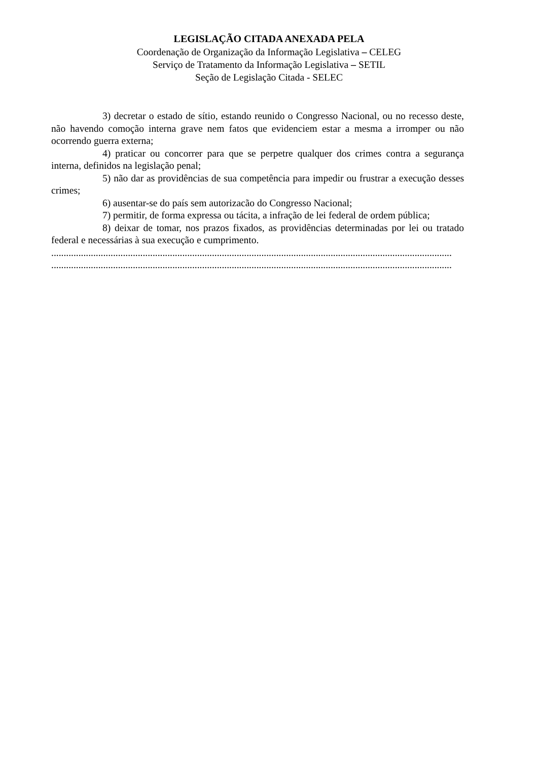LEGISLAÇÃO CITADA ANEXADA PELA
Coordenação de Organização da Informação Legislativa – CELEG
Serviço de Tratamento da Informação Legislativa – SETIL
Seção de Legislação Citada - SELEC
3) decretar o estado de sítio, estando reunido o Congresso Nacional, ou no recesso deste, não havendo comoção interna grave nem fatos que evidenciem estar a mesma a irromper ou não ocorrendo guerra externa;
4) praticar ou concorrer para que se perpetre qualquer dos crimes contra a segurança interna, definidos na legislação penal;
5) não dar as providências de sua competência para impedir ou frustrar a execução desses crimes;
6) ausentar-se do país sem autorizacão do Congresso Nacional;
7) permitir, de forma expressa ou tácita, a infração de lei federal de ordem pública;
8) deixar de tomar, nos prazos fixados, as providências determinadas por lei ou tratado federal e necessárias à sua execução e cumprimento.
..................................................................................................................................................................
..................................................................................................................................................................